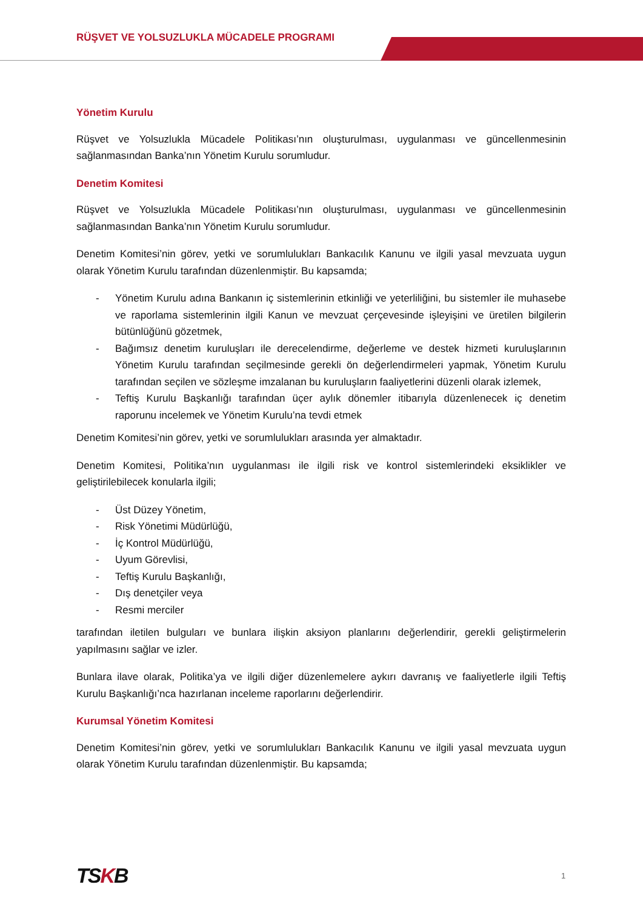RÜŞVET VE YOLSUZLUKLA MÜCADELE PROGRAMI
Yönetim Kurulu
Rüşvet ve Yolsuzlukla Mücadele Politikası’nın oluşturulması, uygulanması ve güncellenmesinin sağlanmasından Banka’nın Yönetim Kurulu sorumludur.
Denetim Komitesi
Rüşvet ve Yolsuzlukla Mücadele Politikası’nın oluşturulması, uygulanması ve güncellenmesinin sağlanmasından Banka’nın Yönetim Kurulu sorumludur.
Denetim Komitesi’nin görev, yetki ve sorumlulukları Bankacılık Kanunu ve ilgili yasal mevzuata uygun olarak Yönetim Kurulu tarafından düzenlenmiştir. Bu kapsamda;
- Yönetim Kurulu adına Bankanın iç sistemlerinin etkinliği ve yeterliliğini, bu sistemler ile muhasebe ve raporlama sistemlerinin ilgili Kanun ve mevzuat çerçevesinde işleyişini ve üretilen bilgilerin bütünlüğünü gözetmek,
- Bağımsız denetim kuruluşları ile derecelendirme, değerleme ve destek hizmeti kuruluşlarının Yönetim Kurulu tarafından seçilmesinde gerekli ön değerlendirmeleri yapmak, Yönetim Kurulu tarafından seçilen ve sözleşme imzalanan bu kuruluşların faaliyetlerini düzenli olarak izlemek,
- Teftiş Kurulu Başkanlığı tarafından üçer aylık dönemler itibarıyla düzenlenecek iç denetim raporunu incelemek ve Yönetim Kurulu’na tevdi etmek
Denetim Komitesi’nin görev, yetki ve sorumlulukları arasında yer almaktadır.
Denetim Komitesi, Politika’nın uygulanması ile ilgili risk ve kontrol sistemlerindeki eksiklikler ve geliştirilebilecek konularla ilgili;
- Üst Düzey Yönetim,
- Risk Yönetimi Müdürlüğü,
- İç Kontrol Müdürlüğü,
- Uyum Görevlisi,
- Teftiş Kurulu Başkanlığı,
- Dış denetçiler veya
- Resmi merciler
tarafından iletilen bulguları ve bunlara ilişkin aksiyon planlarını değerlendirir, gerekli geliştirmelerin yapılmasını sağlar ve izler.
Bunlara ilave olarak, Politika’ya ve ilgili diğer düzenlemelere aykırı davranış ve faaliyetlerle ilgili Teftiş Kurulu Başkanlığı’nca hazırlanan inceleme raporlarını değerlendirir.
Kurumsal Yönetim Komitesi
Denetim Komitesi’nin görev, yetki ve sorumlulukları Bankacılık Kanunu ve ilgili yasal mevzuata uygun olarak Yönetim Kurulu tarafından düzenlenmiştir. Bu kapsamda;
TSKB 1